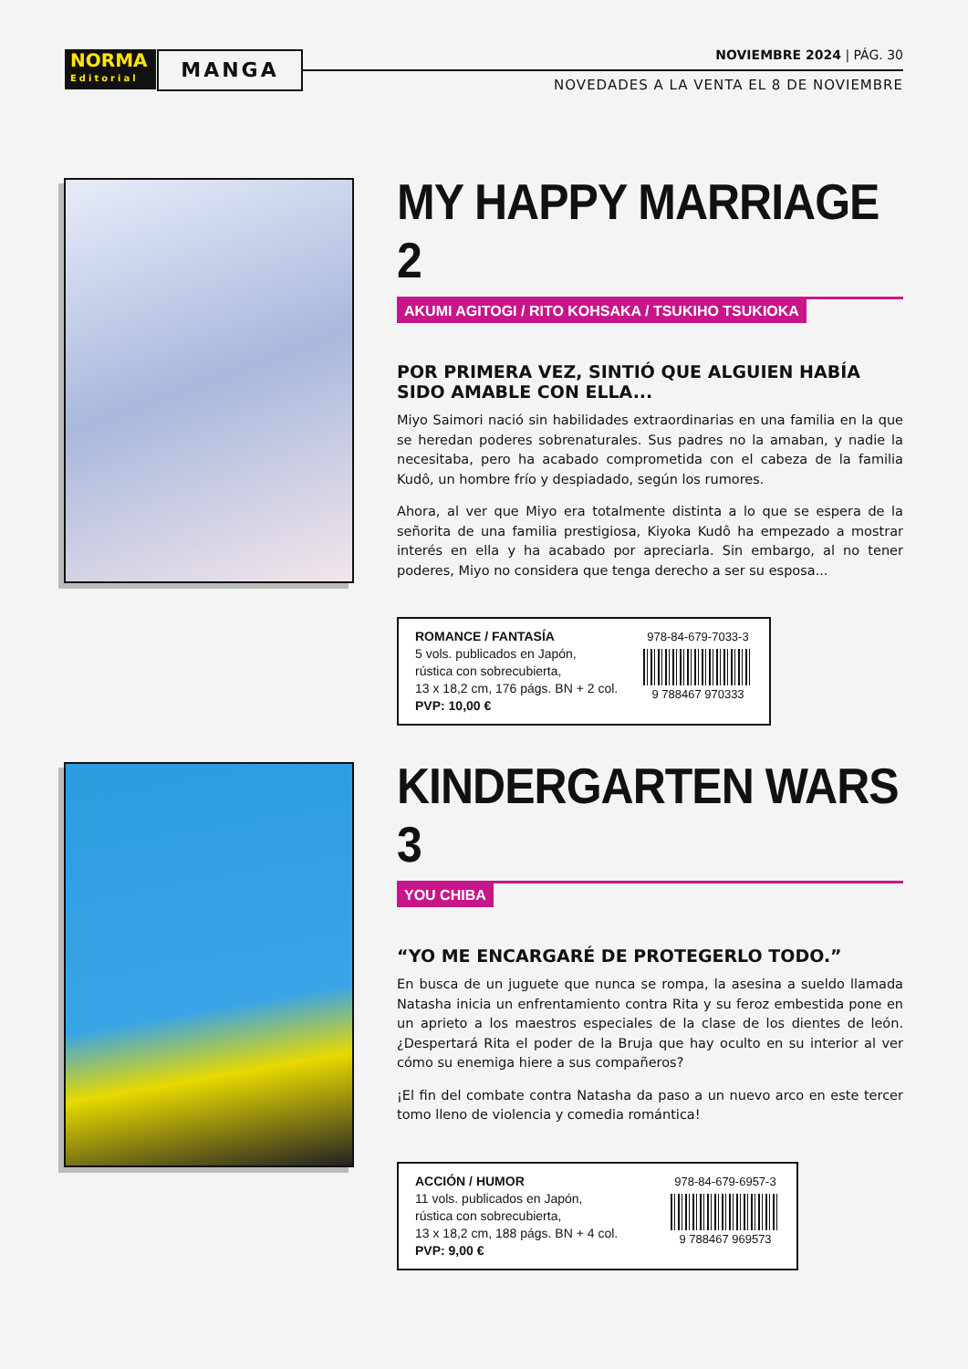NORMA
Editorial
MANGA NOVIEMBRE 2024 | PÁG. 30
NOVEDADES A LA VENTA EL 8 DE NOVIEMBRE
MY HAPPY MARRIAGE 2
AKUMI AGITOGI / RITO KOHSAKA / TSUKIHO TSUKIOKA
POR PRIMERA VEZ, SINTIÓ QUE ALGUIEN HABÍA SIDO AMABLE CON ELLA...
Miyo Saimori nació sin habilidades extraordinarias en una familia en la que se heredan poderes sobrenaturales. Sus padres no la amaban, y nadie la necesitaba, pero ha acabado comprometida con el cabeza de la familia Kudô, un hombre frío y despiadado, según los rumores.
Ahora, al ver que Miyo era totalmente distinta a lo que se espera de la señorita de una familia prestigiosa, Kiyoka Kudô ha empezado a mostrar interés en ella y ha acabado por apreciarla. Sin embargo, al no tener poderes, Miyo no considera que tenga derecho a ser su esposa...
ROMANCE / FANTASÍA
5 vols. publicados en Japón,
rústica con sobrecubierta,
13 x 18,2 cm, 176 págs. BN + 2 col.
PVP: 10,00 €
978-84-679-7033-3
9 788467 970333
KINDERGARTEN WARS 3
YOU CHIBA
“YO ME ENCARGARÉ DE PROTEGERLO TODO.”
En busca de un juguete que nunca se rompa, la asesina a sueldo llamada Natasha inicia un enfrentamiento contra Rita y su feroz embestida pone en un aprieto a los maestros especiales de la clase de los dientes de león. ¿Despertará Rita el poder de la Bruja que hay oculto en su interior al ver cómo su enemiga hiere a sus compañeros?
¡El fin del combate contra Natasha da paso a un nuevo arco en este tercer tomo lleno de violencia y comedia romántica!
ACCIÓN / HUMOR
11 vols. publicados en Japón,
rústica con sobrecubierta,
13 x 18,2 cm, 188 págs. BN + 4 col.
PVP: 9,00 €
978-84-679-6957-3
9 788467 969573